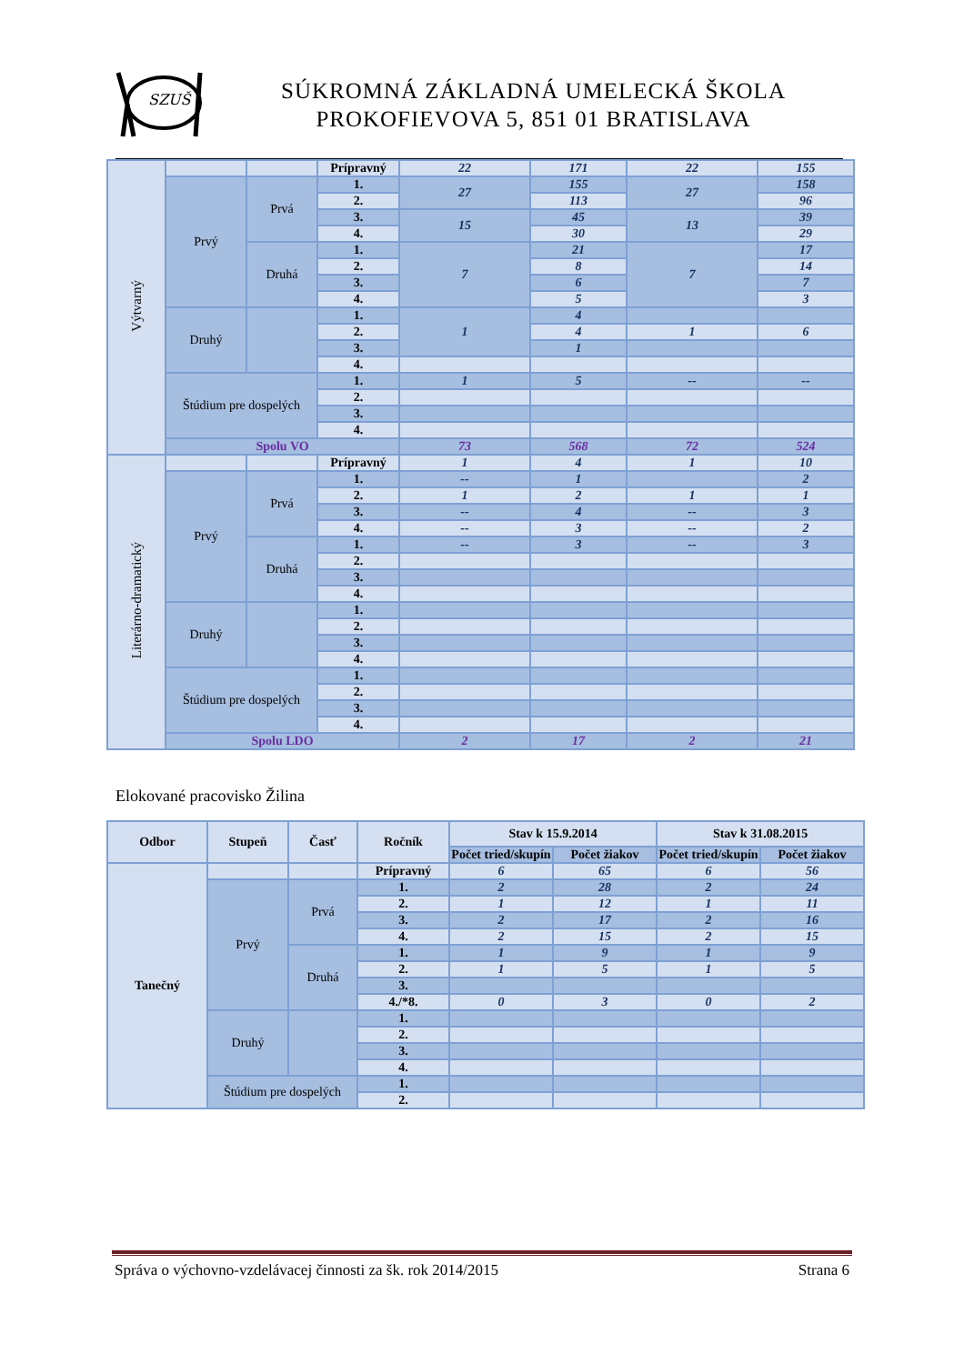SZUŠ
SÚKROMNÁ ZÁKLADNÁ UMELECKÁ ŠKOLA
PROKOFIEVOVA 5, 851 01 BRATISLAVA
| Výtvarný | | | Prípravný | 22 | 171 | 22 | 155 |
| | Prvý | Prvá | 1. | 27 | 155 | 27 | 158 |
| | | | 2. | | 113 | | 96 |
| | | | 3. | 15 | 45 | 13 | 39 |
| | | | 4. | | 30 | | 29 |
| | | Druhá | 1. | 7 | 21 | 7 | 17 |
| | | | 2. | | 8 | | 14 |
| | | | 3. | | 6 | | 7 |
| | | | 4. | | 5 | | 3 |
| | Druhý | | 1. | 1 | 4 | | |
| | | | 2. | | 4 | 1 | 6 |
| | | | 3. | | 1 | | |
| | | | 4. | | | | |
| | Štúdium pre dospelých | | 1. | 1 | 5 | -- | -- |
| | | | 2. | | | | |
| | | | 3. | | | | |
| | | | 4. | | | | |
| | Spolu VO | | | 73 | 568 | 72 | 524 |
| Literárno-dramatický | | | Prípravný | 1 | 4 | 1 | 10 |
| | Prvý | Prvá | 1. | -- | 1 | | 2 |
| | | | 2. | 1 | 2 | 1 | 1 |
| | | | 3. | -- | 4 | -- | 3 |
| | | | 4. | -- | 3 | -- | 2 |
| | | Druhá | 1. | -- | 3 | -- | 3 |
| | | | 2. | | | | |
| | | | 3. | | | | |
| | | | 4. | | | | |
| | Druhý | | 1. | | | | |
| | | | 2. | | | | |
| | | | 3. | | | | |
| | | | 4. | | | | |
| | Štúdium pre dospelých | | 1. | | | | |
| | | | 2. | | | | |
| | | | 3. | | | | |
| | | | 4. | | | | |
| | Spolu LDO | | | 2 | 17 | 2 | 21 |
Elokované pracovisko Žilina
| Odbor | Stupeň | Časť | Ročník | Stav k 15.9.2014 | | Stav k 31.08.2015 | |
| --- | --- | --- | --- | --- | --- | --- | --- |
| | | | | Počet tried/skupín | Počet žiakov | Počet tried/skupín | Počet žiakov |
| Tanečný | | | Prípravný | 6 | 65 | 6 | 56 |
| | Prvý | Prvá | 1. | 2 | 28 | 2 | 24 |
| | | | 2. | 1 | 12 | 1 | 11 |
| | | | 3. | 2 | 17 | 2 | 16 |
| | | | 4. | 2 | 15 | 2 | 15 |
| | | Druhá | 1. | 1 | 9 | 1 | 9 |
| | | | 2. | 1 | 5 | 1 | 5 |
| | | | 3. | | | | |
| | | | 4./*8. | 0 | 3 | 0 | 2 |
| | Druhý | | 1. | | | | |
| | | | 2. | | | | |
| | | | 3. | | | | |
| | | | 4. | | | | |
| | Štúdium pre dospelých | | 1. | | | | |
| | | | 2. | | | | |
Správa o výchovno-vzdelávacej činnosti za šk. rok 2014/2015 Strana 6